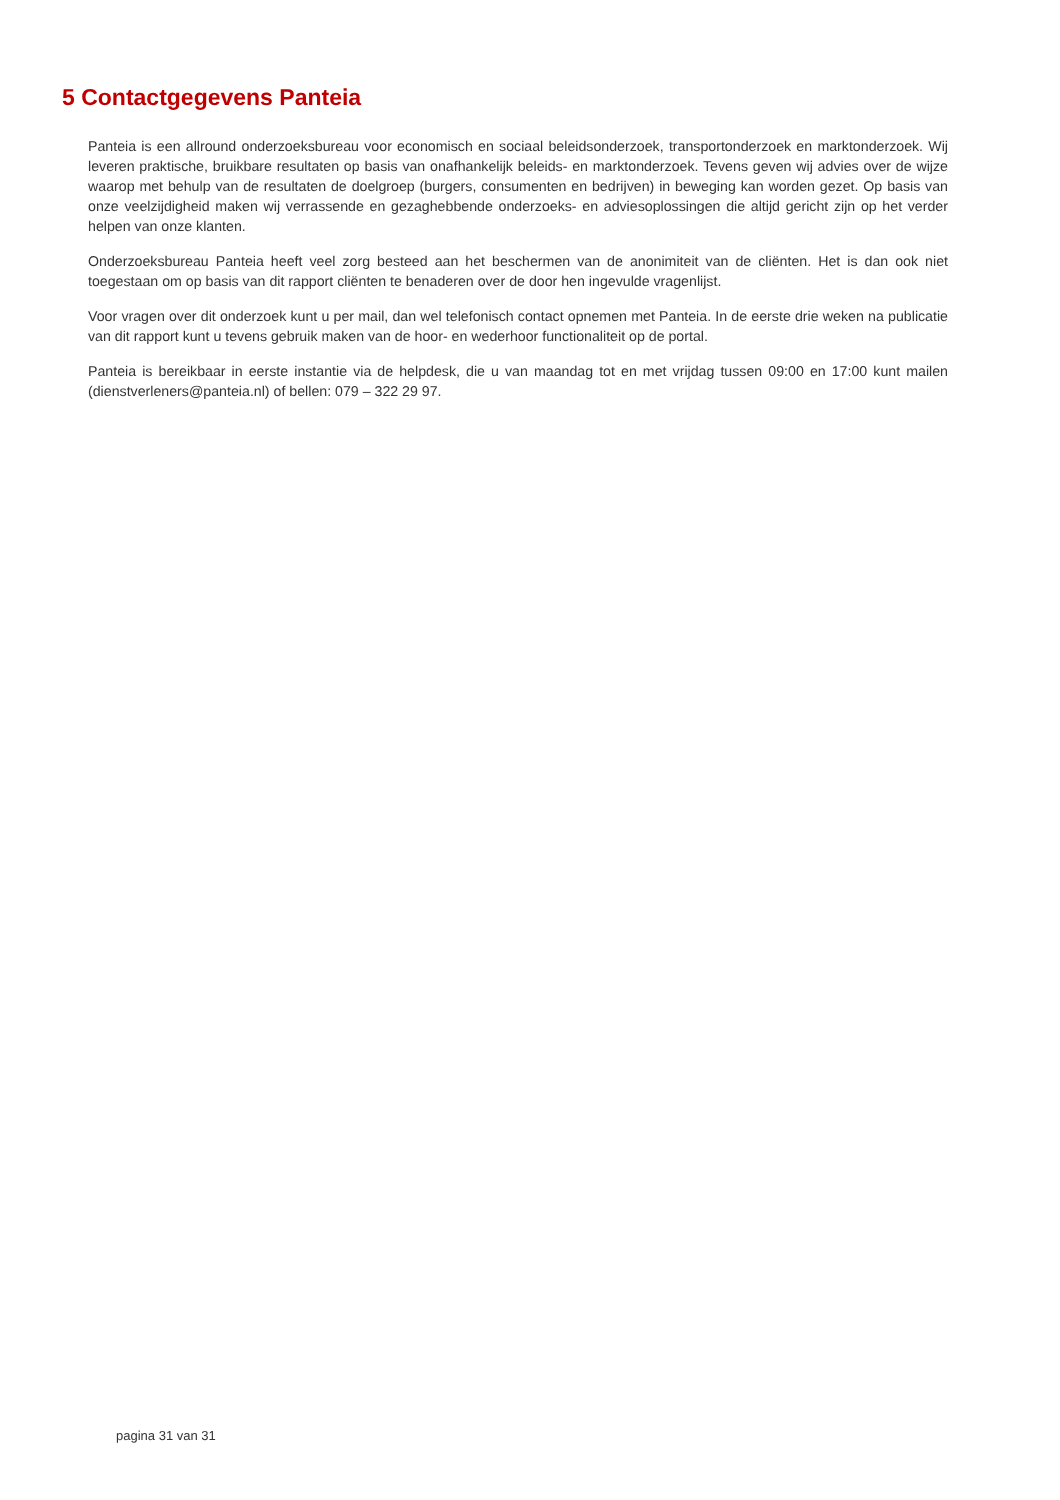5 Contactgegevens Panteia
Panteia is een allround onderzoeksbureau voor economisch en sociaal beleidsonderzoek, transportonderzoek en marktonderzoek. Wij leveren praktische, bruikbare resultaten op basis van onafhankelijk beleids- en marktonderzoek. Tevens geven wij advies over de wijze waarop met behulp van de resultaten de doelgroep (burgers, consumenten en bedrijven) in beweging kan worden gezet. Op basis van onze veelzijdigheid maken wij verrassende en gezaghebbende onderzoeks- en adviesoplossingen die altijd gericht zijn op het verder helpen van onze klanten.
Onderzoeksbureau Panteia heeft veel zorg besteed aan het beschermen van de anonimiteit van de cliënten. Het is dan ook niet toegestaan om op basis van dit rapport cliënten te benaderen over de door hen ingevulde vragenlijst.
Voor vragen over dit onderzoek kunt u per mail, dan wel telefonisch contact opnemen met Panteia. In de eerste drie weken na publicatie van dit rapport kunt u tevens gebruik maken van de hoor- en wederhoor functionaliteit op de portal.
Panteia is bereikbaar in eerste instantie via de helpdesk, die u van maandag tot en met vrijdag tussen 09:00 en 17:00 kunt mailen (dienstverleners@panteia.nl) of bellen: 079 – 322 29 97.
pagina 31 van 31